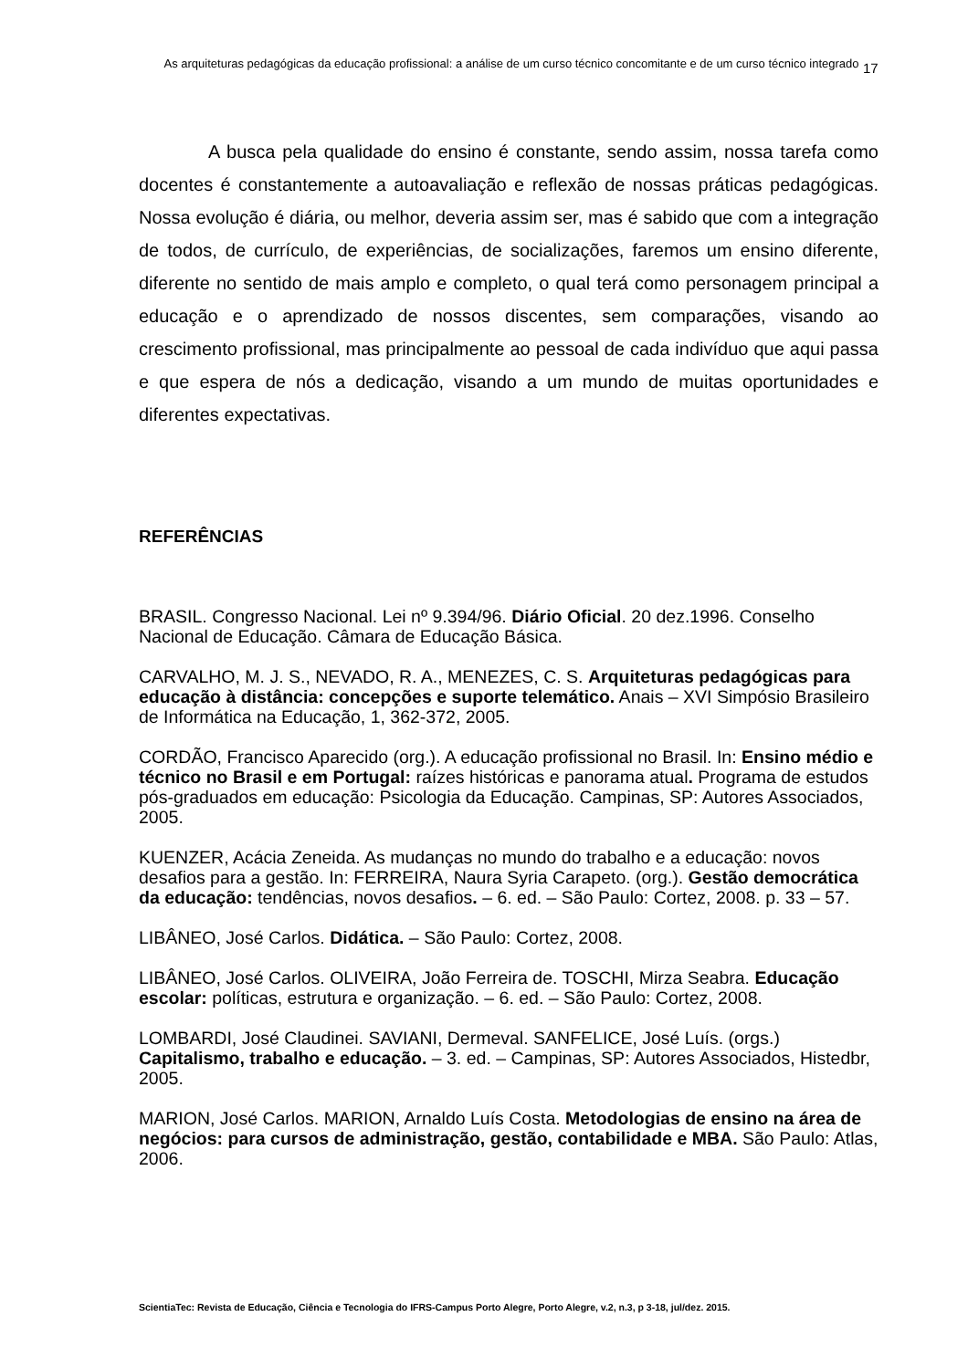As arquiteturas pedagógicas da educação profissional: a análise de um curso técnico concomitante e de um curso técnico integrado
17
A busca pela qualidade do ensino é constante, sendo assim, nossa tarefa como docentes é constantemente a autoavaliação e reflexão de nossas práticas pedagógicas. Nossa evolução é diária, ou melhor, deveria assim ser, mas é sabido que com a integração de todos, de currículo, de experiências, de socializações, faremos um ensino diferente, diferente no sentido de mais amplo e completo, o qual terá como personagem principal a educação e o aprendizado de nossos discentes, sem comparações, visando ao crescimento profissional, mas principalmente ao pessoal de cada indivíduo que aqui passa e que espera de nós a dedicação, visando a um mundo de muitas oportunidades e diferentes expectativas.
REFERÊNCIAS
BRASIL. Congresso Nacional. Lei nº 9.394/96. Diário Oficial. 20 dez.1996. Conselho Nacional de Educação. Câmara de Educação Básica.
CARVALHO, M. J. S., NEVADO, R. A., MENEZES, C. S. Arquiteturas pedagógicas para educação à distância: concepções e suporte telemático. Anais – XVI Simpósio Brasileiro de Informática na Educação, 1, 362-372, 2005.
CORDÃO, Francisco Aparecido (org.). A educação profissional no Brasil. In: Ensino médio e técnico no Brasil e em Portugal: raízes históricas e panorama atual. Programa de estudos pós-graduados em educação: Psicologia da Educação. Campinas, SP: Autores Associados, 2005.
KUENZER, Acácia Zeneida. As mudanças no mundo do trabalho e a educação: novos desafios para a gestão. In: FERREIRA, Naura Syria Carapeto. (org.). Gestão democrática da educação: tendências, novos desafios. – 6. ed. – São Paulo: Cortez, 2008. p. 33 – 57.
LIBÂNEO, José Carlos. Didática. – São Paulo: Cortez, 2008.
LIBÂNEO, José Carlos. OLIVEIRA, João Ferreira de. TOSCHI, Mirza Seabra. Educação escolar: políticas, estrutura e organização. – 6. ed. – São Paulo: Cortez, 2008.
LOMBARDI, José Claudinei. SAVIANI, Dermeval. SANFELICE, José Luís. (orgs.) Capitalismo, trabalho e educação. – 3. ed. – Campinas, SP: Autores Associados, Histedbr, 2005.
MARION, José Carlos. MARION, Arnaldo Luís Costa. Metodologias de ensino na área de negócios: para cursos de administração, gestão, contabilidade e MBA. São Paulo: Atlas, 2006.
ScientiaTec: Revista de Educação, Ciência e Tecnologia do IFRS-Campus Porto Alegre, Porto Alegre, v.2, n.3, p 3-18, jul/dez. 2015.